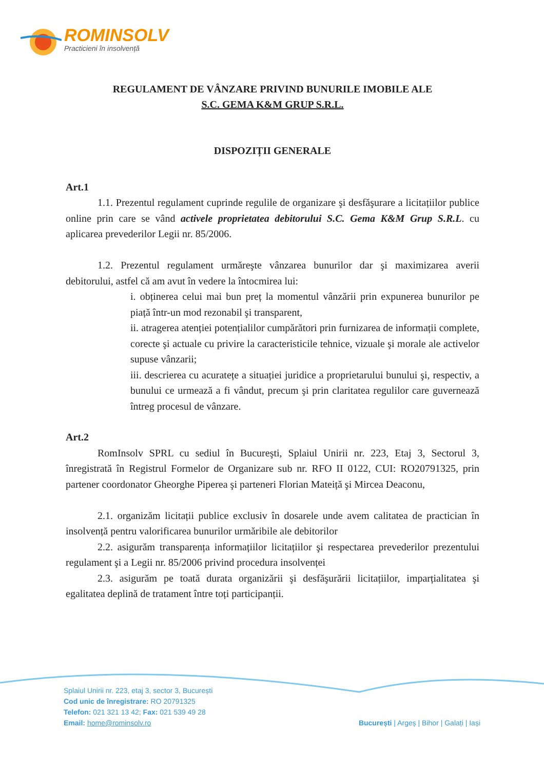ROMINSOLV
Practicieni în insolvență
REGULAMENT DE VÂNZARE PRIVIND BUNURILE IMOBILE ALE
S.C. GEMA K&M GRUP S.R.L.
DISPOZIȚII GENERALE
Art.1
1.1. Prezentul regulament cuprinde regulile de organizare şi desfăşurare a licitațiilor publice online prin care se vând activele proprietatea debitorului S.C. Gema K&M Grup S.R.L. cu aplicarea prevederilor Legii nr. 85/2006.
1.2. Prezentul regulament urmăreşte vânzarea bunurilor dar şi maximizarea averii debitorului, astfel că am avut în vedere la întocmirea lui:
i. obținerea celui mai bun preț la momentul vânzării prin expunerea bunurilor pe piață într-un mod rezonabil şi transparent,
ii. atragerea atenției potențialilor cumpărători prin furnizarea de informații complete, corecte şi actuale cu privire la caracteristicile tehnice, vizuale şi morale ale activelor supuse vânzarii;
iii. descrierea cu acuratețe a situației juridice a proprietarului bunului şi, respectiv, a bunului ce urmează a fi vândut, precum şi prin claritatea regulilor care guvernează întreg procesul de vânzare.
Art.2
RomInsolv SPRL cu sediul în Bucureşti, Splaiul Unirii nr. 223, Etaj 3, Sectorul 3, înregistrată în Registrul Formelor de Organizare sub nr. RFO II 0122, CUI: RO20791325, prin partener coordonator Gheorghe Piperea şi parteneri Florian Mateiță şi Mircea Deaconu,
2.1. organizăm licitații publice exclusiv în dosarele unde avem calitatea de practician în insolvență pentru valorificarea bunurilor urmăribile ale debitorilor
2.2. asigurăm transparența informațiilor licitațiilor şi respectarea prevederilor prezentului regulament şi a Legii nr. 85/2006 privind procedura insolvenței
2.3. asigurăm pe toată durata organizării şi desfăşurării licitațiilor, imparțialitatea şi egalitatea deplină de tratament între toți participanții.
Splaiul Unirii nr. 223, etaj 3, sector 3, București
Cod unic de înregistrare: RO 20791325
Telefon: 021 321 13 42; Fax: 021 539 49 28
Email: home@rominsolv.ro
București | Argeș | Bihor | Galați | Iași